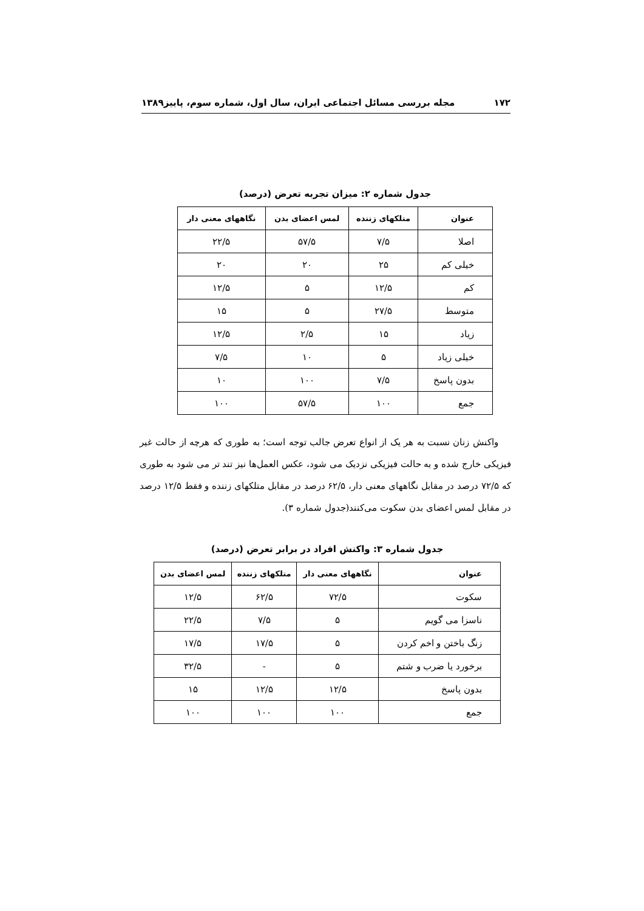۱۷۲ مجله بررسی مسائل اجتماعی ایران، سال اول، شماره سوم، پاییز۱۳۸۹
جدول شماره ۲: میزان تجربه تعرض (درصد)
| عنوان | متلکهای زننده | لمس اعضای بدن | نگاههای معنی دار |
| --- | --- | --- | --- |
| اصلا | ۷/۵ | ۵۷/۵ | ۲۲/۵ |
| خیلی کم | ۲۵ | ۲۰ | ۲۰ |
| کم | ۱۲/۵ | ۵ | ۱۲/۵ |
| متوسط | ۲۷/۵ | ۵ | ۱۵ |
| زیاد | ۱۵ | ۲/۵ | ۱۲/۵ |
| خیلی زیاد | ۵ | ۱۰ | ۷/۵ |
| بدون پاسخ | ۷/۵ | ۱۰۰ | ۱۰ |
| جمع | ۱۰۰ | ۵۷/۵ | ۱۰۰ |
واکنش زنان نسبت به هر یک از انواع تعرض جالب توجه است؛ به طوری که هرچه از حالت غیر فیزیکی خارج شده و به حالت فیزیکی نزدیک می شود، عکس العمل‌ها نیز تند تر می شود به طوری که ۷۲/۵ درصد در مقابل نگاههای معنی دار، ۶۲/۵ درصد در مقابل متلکهای زننده و فقط ۱۲/۵ درصد در مقابل لمس اعضای بدن سکوت می‌کنند(جدول شماره ۳).
جدول شماره ۳: واکنش افراد در برابر تعرض (درصد)
| عنوان | نگاههای معنی دار | متلکهای زننده | لمس اعضای بدن |
| --- | --- | --- | --- |
| سکوت | ۷۲/۵ | ۶۲/۵ | ۱۲/۵ |
| ناسزا می گویم | ۵ | ۷/۵ | ۲۲/۵ |
| زنگ باختن و اخم کردن | ۵ | ۱۷/۵ | ۱۷/۵ |
| برخورد یا ضرب و شتم | ۵ | - | ۳۲/۵ |
| بدون پاسخ | ۱۲/۵ | ۱۲/۵ | ۱۵ |
| جمع | ۱۰۰ | ۱۰۰ | ۱۰۰ |